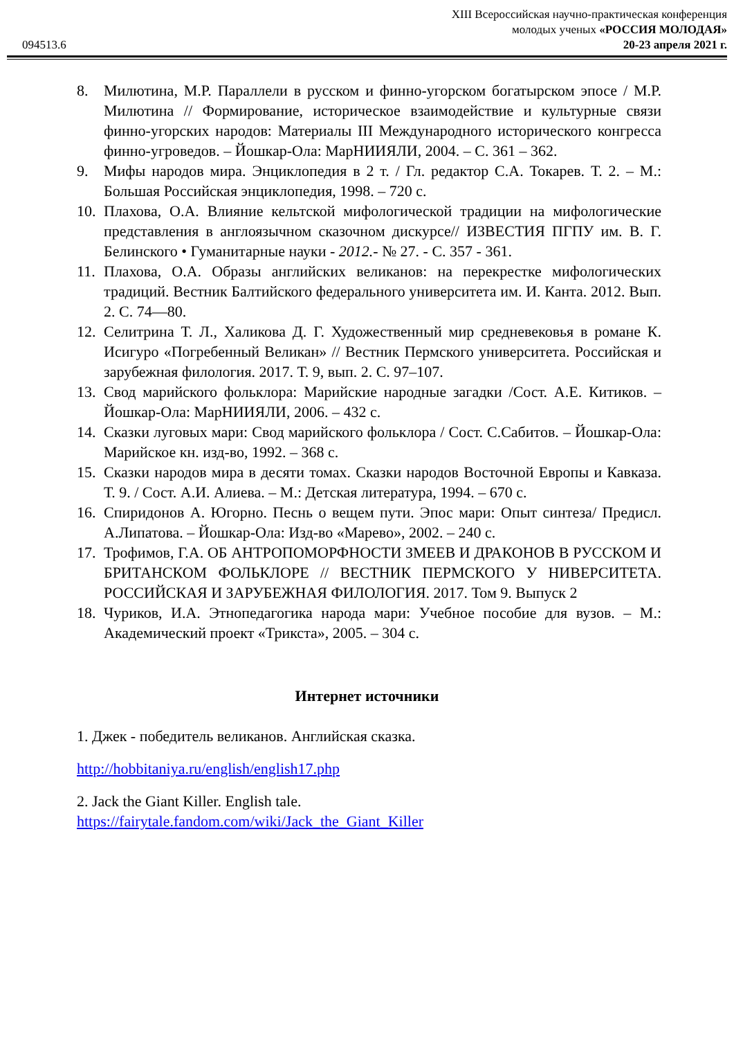094513.6
XIII Всероссийская научно-практическая конференция
молодых ученых «РОССИЯ МОЛОДАЯ»
20-23 апреля 2021 г.
8. Милютина, М.Р. Параллели в русском и финно-угорском богатырском эпосе / М.Р. Милютина // Формирование, историческое взаимодействие и культурные связи финно-угорских народов: Материалы III Международного исторического конгресса финно-угроведов. – Йошкар-Ола: МарНИИЯЛИ, 2004. – С. 361 – 362.
9. Мифы народов мира. Энциклопедия в 2 т. / Гл. редактор С.А. Токарев. Т. 2. – М.: Большая Российская энциклопедия, 1998. – 720 с.
10. Плахова, О.А. Влияние кельтской мифологической традиции на мифологические представления в англоязычном сказочном дискурсе// ИЗВЕСТИЯ ПГПУ им. В. Г. Белинского • Гуманитарные науки - 2012.- № 27. - С. 357 - 361.
11. Плахова, О.А. Образы английских великанов: на перекрестке мифологических традиций. Вестник Балтийского федерального университета им. И. Канта. 2012. Вып. 2. С. 74—80.
12. Селитрина Т. Л., Халикова Д. Г. Художественный мир средневековья в романе К. Исигуро «Погребенный Великан» // Вестник Пермского университета. Российская и зарубежная филология. 2017. Т. 9, вып. 2. С. 97–107.
13. Свод марийского фольклора: Марийские народные загадки /Сост. А.Е. Китиков. – Йошкар-Ола: МарНИИЯЛИ, 2006. – 432 с.
14. Сказки луговых мари: Свод марийского фольклора / Сост. С.Сабитов. – Йошкар-Ола: Марийское кн. изд-во, 1992. – 368 с.
15. Сказки народов мира в десяти томах. Сказки народов Восточной Европы и Кавказа. Т. 9. / Сост. А.И. Алиева. – М.: Детская литература, 1994. – 670 с.
16. Спиридонов А. Югорно. Песнь о вещем пути. Эпос мари: Опыт синтеза/ Предисл. А.Липатова. – Йошкар-Ола: Изд-во «Марево», 2002. – 240 с.
17. Трофимов, Г.А. ОБ АНТРОПОМОРФНОСТИ ЗМЕЕВ И ДРАКОНОВ В РУССКОМ И БРИТАНСКОМ ФОЛЬКЛОРЕ // ВЕСТНИК ПЕРМСКОГО У НИВЕРСИТЕТА. РОССИЙСКАЯ И ЗАРУБЕЖНАЯ ФИЛОЛОГИЯ. 2017. Том 9. Выпуск 2
18. Чуриков, И.А. Этнопедагогика народа мари: Учебное пособие для вузов. – М.: Академический проект «Трикста», 2005. – 304 с.
Интернет источники
1. Джек - победитель великанов. Английская сказка.
http://hobbitaniya.ru/english/english17.php
2. Jack the Giant Killer. English tale.
https://fairytale.fandom.com/wiki/Jack_the_Giant_Killer